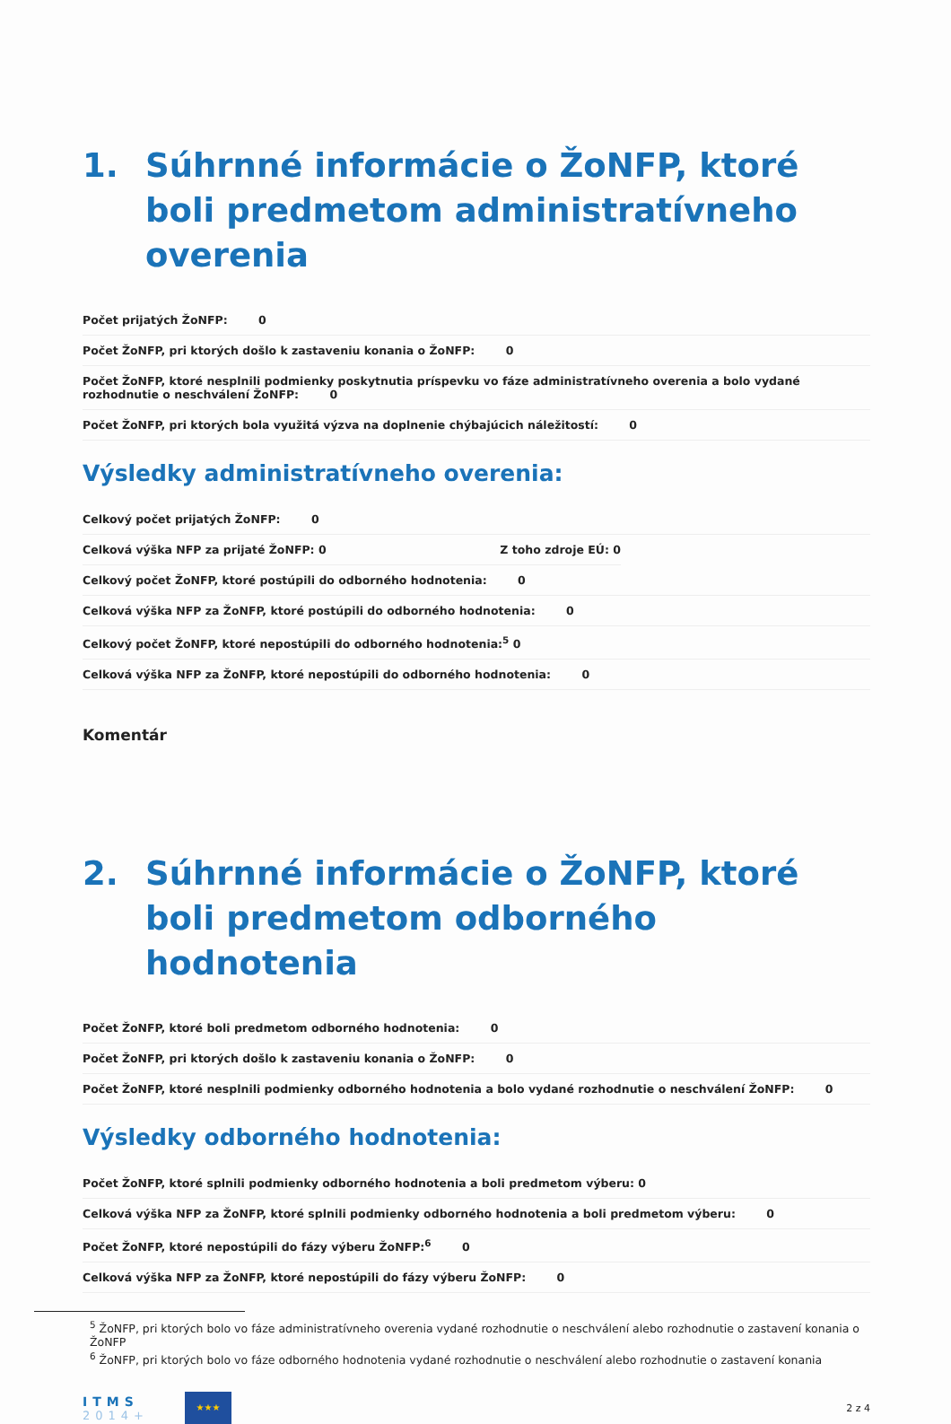1. Súhrnné informácie o ŽoNFP, ktoré boli predmetom administratívneho overenia
Počet prijatých ŽoNFP: 0
Počet ŽoNFP, pri ktorých došlo k zastaveniu konania o ŽoNFP: 0
Počet ŽoNFP, ktoré nesplnili podmienky poskytnutia príspevku vo fáze administratívneho overenia a bolo vydané rozhodnutie o neschválení ŽoNFP: 0
Počet ŽoNFP, pri ktorých bola využitá výzva na doplnenie chýbajúcich náležitostí: 0
Výsledky administratívneho overenia:
Celkový počet prijatých ŽoNFP: 0
Celková výška NFP za prijaté ŽoNFP: 0 Z toho zdroje EÚ: 0
Celkový počet ŽoNFP, ktoré postúpili do odborného hodnotenia: 0
Celková výška NFP za ŽoNFP, ktoré postúpili do odborného hodnotenia: 0
Celkový počet ŽoNFP, ktoré nepostúpili do odborného hodnotenia:<sup>5</sup> 0
Celková výška NFP za ŽoNFP, ktoré nepostúpili do odborného hodnotenia: 0
Komentár
2. Súhrnné informácie o ŽoNFP, ktoré boli predmetom odborného hodnotenia
Počet ŽoNFP, ktoré boli predmetom odborného hodnotenia: 0
Počet ŽoNFP, pri ktorých došlo k zastaveniu konania o ŽoNFP: 0
Počet ŽoNFP, ktoré nesplnili podmienky odborného hodnotenia a bolo vydané rozhodnutie o neschválení ŽoNFP: 0
Výsledky odborného hodnotenia:
Počet ŽoNFP, ktoré splnili podmienky odborného hodnotenia a boli predmetom výberu: 0
Celková výška NFP za ŽoNFP, ktoré splnili podmienky odborného hodnotenia a boli predmetom výberu: 0
Počet ŽoNFP, ktoré nepostúpili do fázy výberu ŽoNFP:<sup>6</sup> 0
Celková výška NFP za ŽoNFP, ktoré nepostúpili do fázy výberu ŽoNFP: 0
<sup>5</sup> ŽoNFP, pri ktorých bolo vo fáze administratívneho overenia vydané rozhodnutie o neschválení alebo rozhodnutie o zastavení konania o ŽoNFP
<sup>6</sup> ŽoNFP, pri ktorých bolo vo fáze odborného hodnotenia vydané rozhodnutie o neschválení alebo rozhodnutie o zastavení konania
ITMS
2014+
★★★
2 z 4